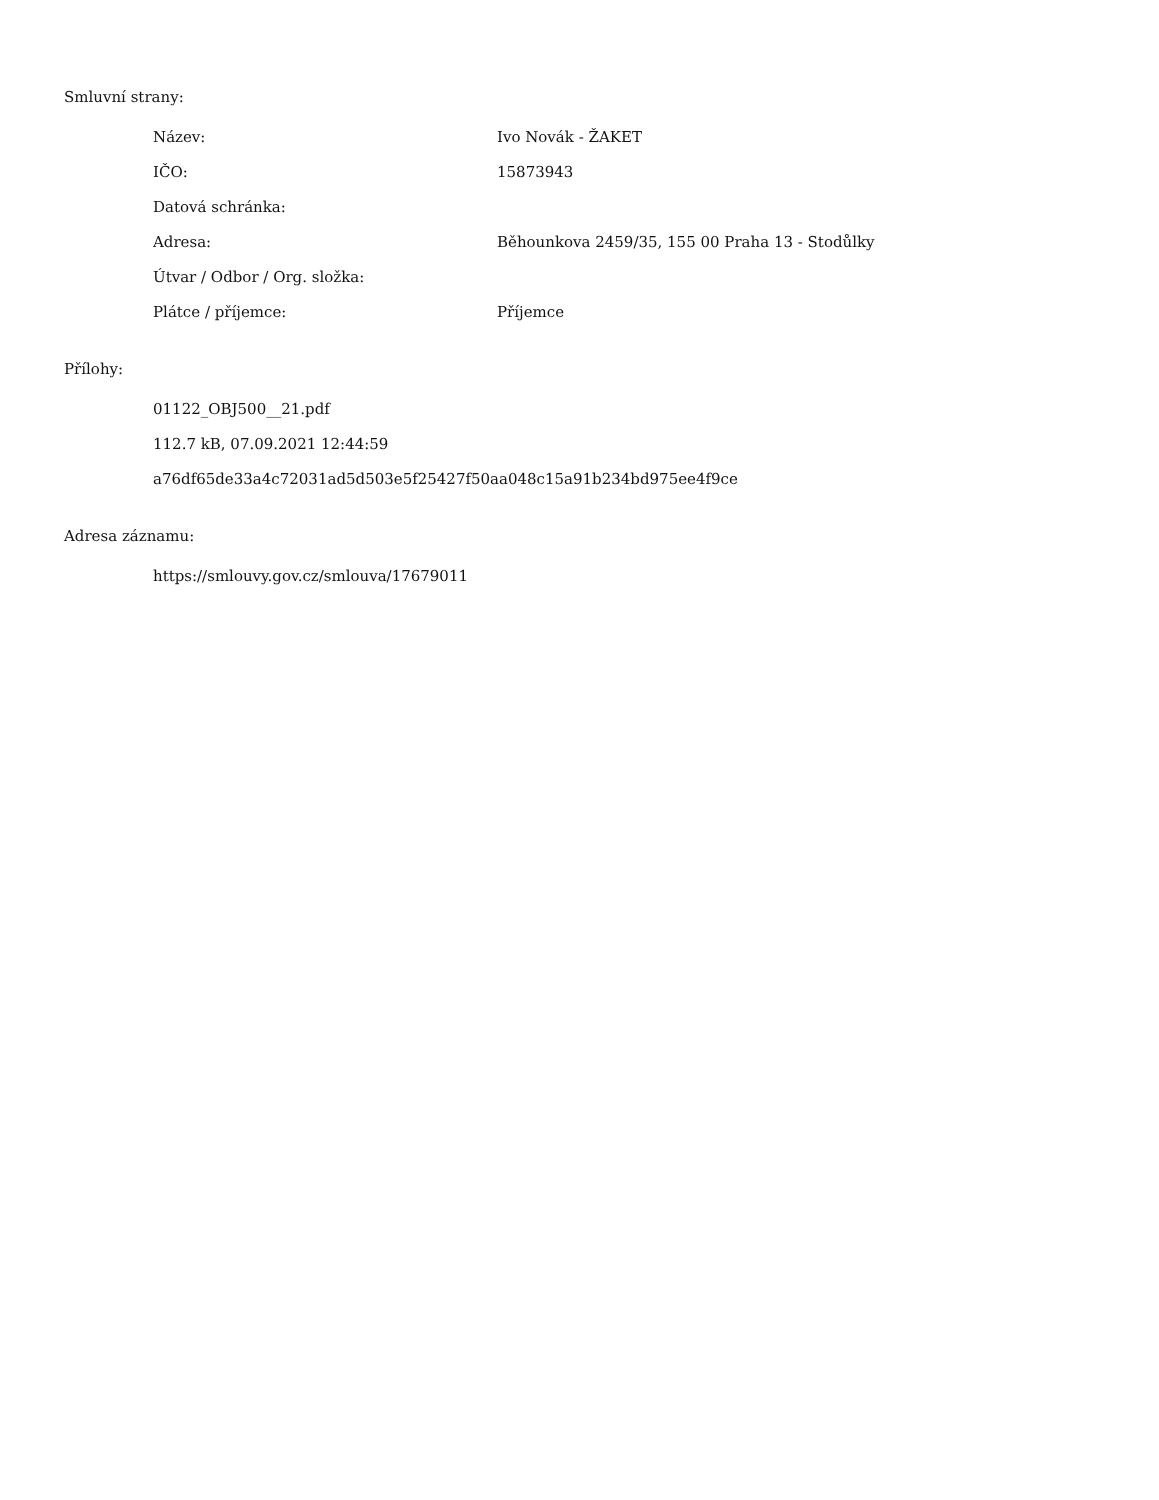Smluvní strany:
| Název: | Ivo Novák - ŽAKET |
| IČO: | 15873943 |
| Datová schránka: | |
| Adresa: | Běhounkova 2459/35, 155 00 Praha 13 - Stodůlky |
| Útvar / Odbor / Org. složka: | |
| Plátce / příjemce: | Příjemce |
Přílohy:
01122_OBJ500__21.pdf
112.7 kB, 07.09.2021 12:44:59
a76df65de33a4c72031ad5d503e5f25427f50aa048c15a91b234bd975ee4f9ce
Adresa záznamu:
https://smlouvy.gov.cz/smlouva/17679011